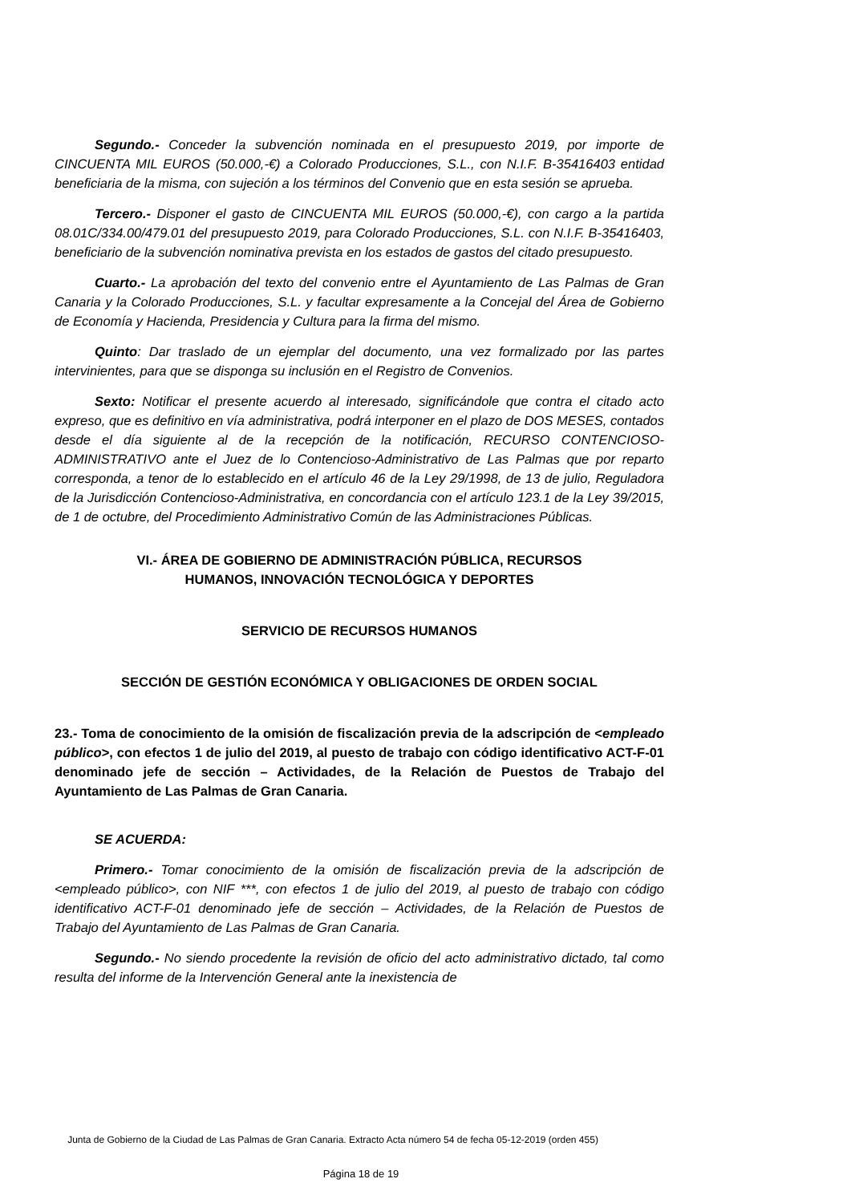Segundo.- Conceder la subvención nominada en el presupuesto 2019, por importe de CINCUENTA MIL EUROS (50.000,-€) a Colorado Producciones, S.L., con N.I.F. B-35416403 entidad beneficiaria de la misma, con sujeción a los términos del Convenio que en esta sesión se aprueba.
Tercero.- Disponer el gasto de CINCUENTA MIL EUROS (50.000,-€), con cargo a la partida 08.01C/334.00/479.01 del presupuesto 2019, para Colorado Producciones, S.L. con N.I.F. B-35416403, beneficiario de la subvención nominativa prevista en los estados de gastos del citado presupuesto.
Cuarto.- La aprobación del texto del convenio entre el Ayuntamiento de Las Palmas de Gran Canaria y la Colorado Producciones, S.L. y facultar expresamente a la Concejal del Área de Gobierno de Economía y Hacienda, Presidencia y Cultura para la firma del mismo.
Quinto: Dar traslado de un ejemplar del documento, una vez formalizado por las partes intervinientes, para que se disponga su inclusión en el Registro de Convenios.
Sexto: Notificar el presente acuerdo al interesado, significándole que contra el citado acto expreso, que es definitivo en vía administrativa, podrá interponer en el plazo de DOS MESES, contados desde el día siguiente al de la recepción de la notificación, RECURSO CONTENCIOSO-ADMINISTRATIVO ante el Juez de lo Contencioso-Administrativo de Las Palmas que por reparto corresponda, a tenor de lo establecido en el artículo 46 de la Ley 29/1998, de 13 de julio, Reguladora de la Jurisdicción Contencioso-Administrativa, en concordancia con el artículo 123.1 de la Ley 39/2015, de 1 de octubre, del Procedimiento Administrativo Común de las Administraciones Públicas.
VI.- ÁREA DE GOBIERNO DE ADMINISTRACIÓN PÚBLICA, RECURSOS
HUMANOS, INNOVACIÓN TECNOLÓGICA Y DEPORTES
SERVICIO DE RECURSOS HUMANOS
SECCIÓN DE GESTIÓN ECONÓMICA Y OBLIGACIONES DE ORDEN SOCIAL
23.- Toma de conocimiento de la omisión de fiscalización previa de la adscripción de <empleado público>, con efectos 1 de julio del 2019, al puesto de trabajo con código identificativo ACT-F-01 denominado jefe de sección – Actividades, de la Relación de Puestos de Trabajo del Ayuntamiento de Las Palmas de Gran Canaria.
SE ACUERDA:
Primero.- Tomar conocimiento de la omisión de fiscalización previa de la adscripción de <empleado público>, con NIF ***, con efectos 1 de julio del 2019, al puesto de trabajo con código identificativo ACT-F-01 denominado jefe de sección – Actividades, de la Relación de Puestos de Trabajo del Ayuntamiento de Las Palmas de Gran Canaria.
Segundo.- No siendo procedente la revisión de oficio del acto administrativo dictado, tal como resulta del informe de la Intervención General ante la inexistencia de
Junta de Gobierno de la Ciudad de Las Palmas de Gran Canaria. Extracto Acta número 54 de fecha 05-12-2019 (orden 455)
Página 18 de 19